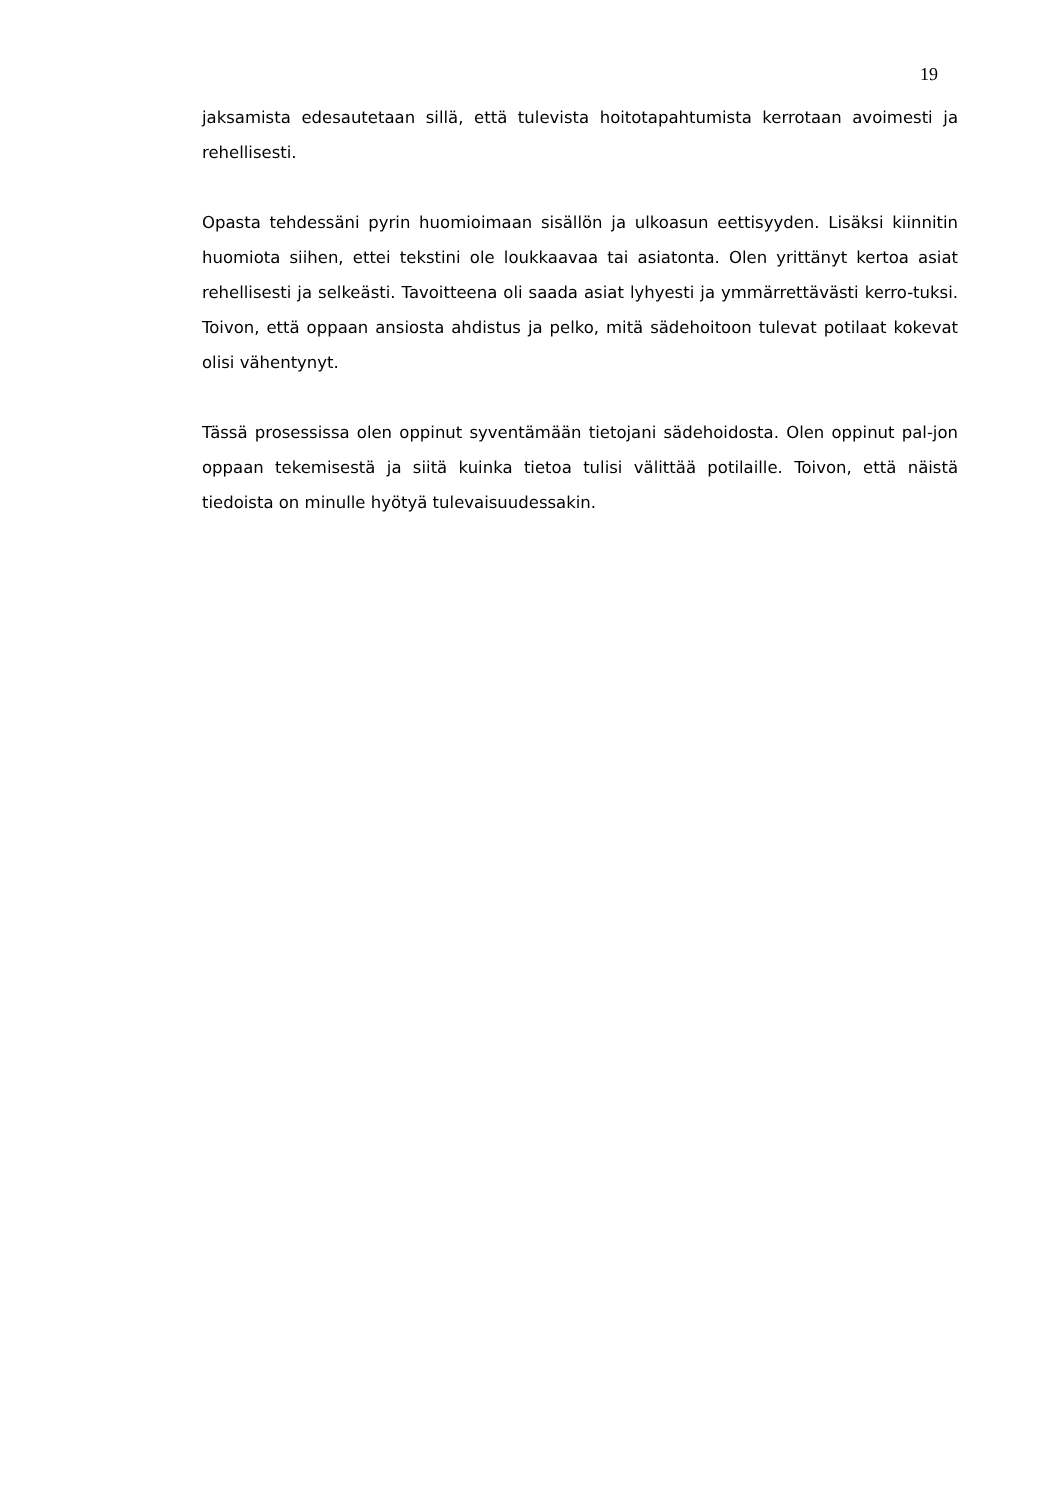19
jaksamista edesautetaan sillä, että tulevista hoitotapahtumista kerrotaan avoimesti ja rehellisesti.
Opasta tehdessäni pyrin huomioimaan sisällön ja ulkoasun eettisyyden. Lisäksi kiinnitin huomiota siihen, ettei tekstini ole loukkaavaa tai asiatonta. Olen yrittänyt kertoa asiat rehellisesti ja selkeästi. Tavoitteena oli saada asiat lyhyesti ja ymmärrettävästi kerro-tuksi. Toivon, että oppaan ansiosta ahdistus ja pelko, mitä sädehoitoon tulevat potilaat kokevat olisi vähentynyt.
Tässä prosessissa olen oppinut syventämään tietojani sädehoidosta. Olen oppinut pal-jon oppaan tekemisestä ja siitä kuinka tietoa tulisi välittää potilaille. Toivon, että näistä tiedoista on minulle hyötyä tulevaisuudessakin.